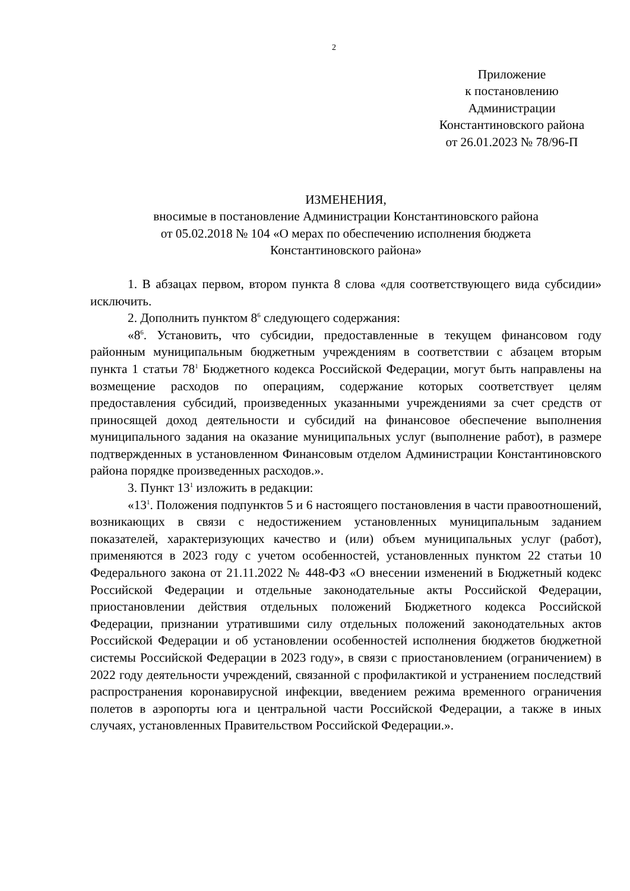2
Приложение
к постановлению
Администрации
Константиновского района
от 26.01.2023 № 78/96-П
ИЗМЕНЕНИЯ,
вносимые в постановление Администрации Константиновского района
от 05.02.2018 № 104 «О мерах по обеспечению исполнения бюджета
Константиновского района»
1. В абзацах первом, втором пункта 8 слова «для соответствующего вида субсидии» исключить.
2. Дополнить пунктом 8<sup>6</sup> следующего содержания:
«8<sup>6</sup>. Установить, что субсидии, предоставленные в текущем финансовом году районным муниципальным бюджетным учреждениям в соответствии с абзацем вторым пункта 1 статьи 78<sup>1</sup> Бюджетного кодекса Российской Федерации, могут быть направлены на возмещение расходов по операциям, содержание которых соответствует целям предоставления субсидий, произведенных указанными учреждениями за счет средств от приносящей доход деятельности и субсидий на финансовое обеспечение выполнения муниципального задания на оказание муниципальных услуг (выполнение работ), в размере подтвержденных в установленном Финансовым отделом Администрации Константиновского района порядке произведенных расходов.».
3. Пункт 13<sup>1</sup> изложить в редакции:
«13<sup>1</sup>. Положения подпунктов 5 и 6 настоящего постановления в части правоотношений, возникающих в связи с недостижением установленных муниципальным заданием показателей, характеризующих качество и (или) объем муниципальных услуг (работ), применяются в 2023 году с учетом особенностей, установленных пунктом 22 статьи 10 Федерального закона от 21.11.2022 № 448-ФЗ «О внесении изменений в Бюджетный кодекс Российской Федерации и отдельные законодательные акты Российской Федерации, приостановлении действия отдельных положений Бюджетного кодекса Российской Федерации, признании утратившими силу отдельных положений законодательных актов Российской Федерации и об установлении особенностей исполнения бюджетов бюджетной системы Российской Федерации в 2023 году», в связи с приостановлением (ограничением) в 2022 году деятельности учреждений, связанной с профилактикой и устранением последствий распространения коронавирусной инфекции, введением режима временного ограничения полетов в аэропорты юга и центральной части Российской Федерации, а также в иных случаях, установленных Правительством Российской Федерации.».